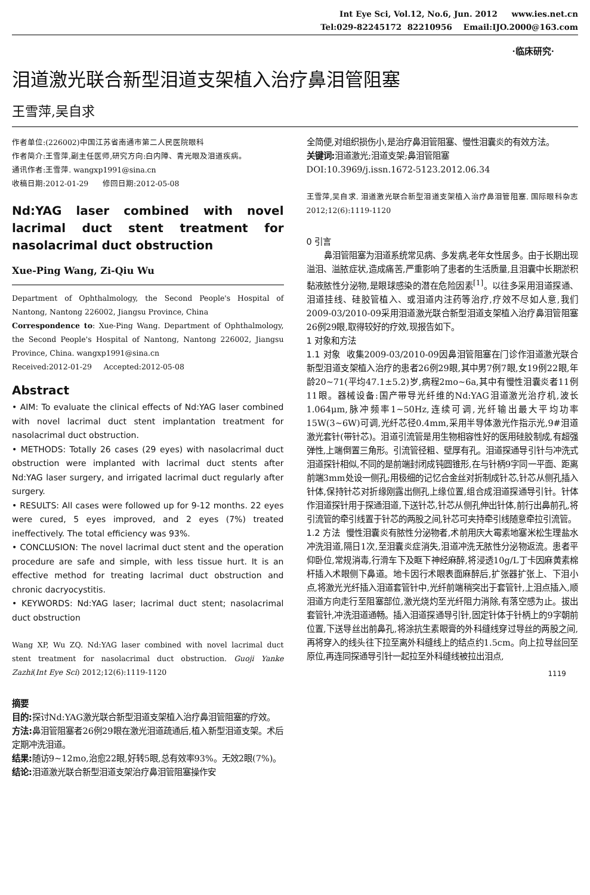Int Eye Sci, Vol.12, No.6, Jun. 2012 www.ies.net.cn
Tel:029-82245172 82210956 Email:IJO.2000@163.com
·临床研究·
泪道激光联合新型泪道支架植入治疗鼻泪管阻塞
王雪萍,吴自求
作者单位:(226002)中国江苏省南通市第二人民医院眼科
作者简介:王雪萍,副主任医师,研究方向:白内障、青光眼及泪道疾病。
通讯作者:王雪萍. wangxp1991@sina.cn
收稿日期:2012-01-29 修回日期:2012-05-08
Nd:YAG laser combined with novel lacrimal duct stent treatment for nasolacrimal duct obstruction
Xue-Ping Wang, Zi-Qiu Wu
Department of Ophthalmology, the Second People's Hospital of Nantong, Nantong 226002, Jiangsu Province, China
Correspondence to: Xue-Ping Wang. Department of Ophthalmology, the Second People's Hospital of Nantong, Nantong 226002, Jiangsu Province, China. wangxp1991@sina.cn
Received:2012-01-29 Accepted:2012-05-08
Abstract
• AIM: To evaluate the clinical effects of Nd:YAG laser combined with novel lacrimal duct stent implantation treatment for nasolacrimal duct obstruction.
• METHODS: Totally 26 cases (29 eyes) with nasolacrimal duct obstruction were implanted with lacrimal duct stents after Nd:YAG laser surgery, and irrigated lacrimal duct regularly after surgery.
• RESULTS: All cases were followed up for 9-12 months. 22 eyes were cured, 5 eyes improved, and 2 eyes (7%) treated ineffectively. The total efficiency was 93%.
• CONCLUSION: The novel lacrimal duct stent and the operation procedure are safe and simple, with less tissue hurt. It is an effective method for treating lacrimal duct obstruction and chronic dacryocystitis.
• KEYWORDS: Nd:YAG laser; lacrimal duct stent; nasolacrimal duct obstruction
Wang XP, Wu ZQ. Nd:YAG laser combined with novel lacrimal duct stent treatment for nasolacrimal duct obstruction. Guoji Yanke Zazhi(Int Eye Sci) 2012;12(6):1119-1120
摘要
目的: 探讨Nd:YAG激光联合新型泪道支架植入治疗鼻泪管阻塞的疗效。
方法: 鼻泪管阻塞者26例29眼在激光泪道疏通后,植入新型泪道支架。术后定期冲洗泪道。
结果: 随访9~12mo,治愈22眼,好转5眼,总有效率93%。无效2眼(7%)。
结论: 泪道激光联合新型泪道支架治疗鼻泪管阻塞操作安
全简便,对组织损伤小,是治疗鼻泪管阻塞、慢性泪囊炎的有效方法。
关键词: 泪道激光;泪道支架;鼻泪管阻塞
DOI:10.3969/j.issn.1672-5123.2012.06.34
王雪萍,吴自求. 泪道激光联合新型泪道支架植入治疗鼻泪管阻塞. 国际眼科杂志 2012;12(6):1119-1120
0 引言
鼻泪管阻塞为泪道系统常见病、多发病,老年女性居多。由于长期出现溢泪、溢脓症状,造成痛苦,严重影响了患者的生活质量,且泪囊中长期淤积黏液脓性分泌物,是眼球感染的潜在危险因素<sup>[1]</sup>。以往多采用泪道探通、泪道挂线、硅胶管植入、或泪道内注药等治疗,疗效不尽如人意,我们2009-03/2010-09采用泪道激光联合新型泪道支架植入治疗鼻泪管阻塞26例29眼,取得较好的疗效,现报告如下。
1 对象和方法
1.1 对象 收集2009-03/2010-09因鼻泪管阻塞在门诊作泪道激光联合新型泪道支架植入治疗的患者26例29眼,其中男7例7眼,女19例22眼,年龄20~71(平均47.1±5.2)岁,病程2mo~6a,其中有慢性泪囊炎者11例11眼。器械设备:国产带导光纤维的Nd:YAG泪道激光治疗机,波长1.064μm,脉冲频率1~50Hz,连续可调,光纤输出最大平均功率15W(3~6W)可调,光纤芯径0.4mm,采用半导体激光作指示光,9#泪道激光套针(带针芯)。泪道引流管是用生物相容性好的医用硅胶制成,有超强弹性,上端倒置三角形。引流管径粗、壁厚有孔。泪道探通导引针与冲洗式泪道探针相似,不同的是前端封闭成钝圆锥形,在与针柄9字同一平面、距离前端3mm处设一侧孔;用极细的记忆合金丝对折制成针芯,针芯从侧孔插入针体,保持针芯对折缘刚露出侧孔上缘位置,组合成泪道探通导引针。针体作泪道探针用于探通泪道,下送针芯,针芯从侧孔伸出针体,前行出鼻前孔,将引流管的牵引线置于针芯的两股之间,针芯可夹持牵引线随意牵拉引流管。
1.2 方法 慢性泪囊炎有脓性分泌物者,术前用庆大霉素地塞米松生理盐水冲洗泪道,隔日1次,至泪囊炎症消失,泪道冲洗无脓性分泌物返流。患者平仰卧位,常规消毒,行滑车下及眶下神经麻醉,将浸透10g/L丁卡因麻黄素棉杆插入术眼侧下鼻道。地卡因行术眼表面麻醉后,扩张器扩张上、下泪小点,将激光光纤插入泪道套管针中,光纤前端稍突出于套管针,上泪点插入,顺泪道方向走行至阻塞部位,激光烧灼至光纤阻力消除,有落空感为止。拔出套管针,冲洗泪道通畅。插入泪道探通导引针,固定针体于针柄上的9字朝前位置,下送导丝出前鼻孔,将涂抗生素眼膏的外科缝线穿过导丝的两股之间,再将穿入的线头往下拉至离外科缝线上的结点约1.5cm。向上拉导丝回至原位,再连同探通导引针一起拉至外科缝线被拉出泪点,
1119